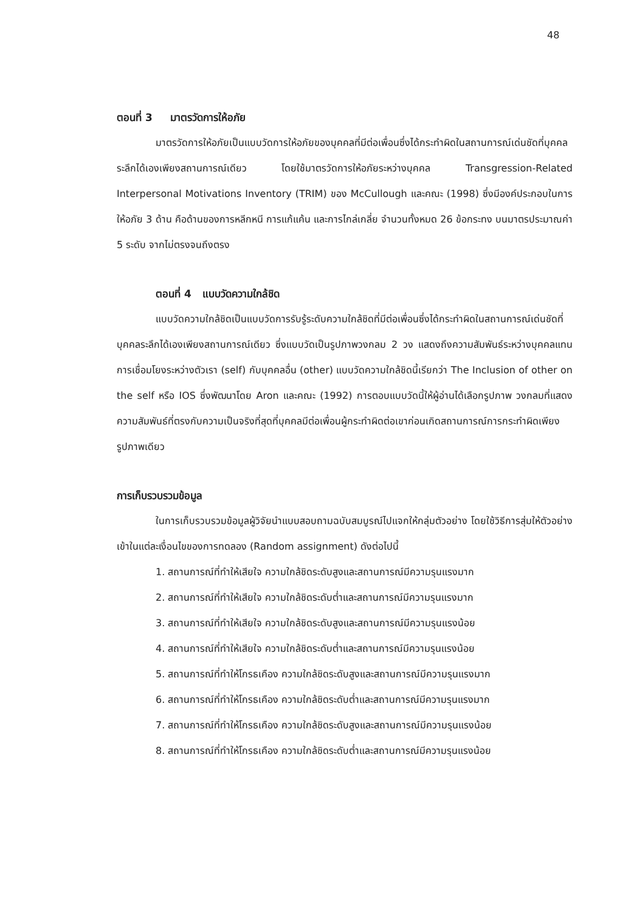48
ตอนที่ 3 มาตรวัดการให้อภัย
มาตรวัดการให้อภัยเป็นแบบวัดการให้อภัยของบุคคลที่มีต่อเพื่อนซึ่งได้กระทำผิดในสถานการณ์เด่นชัดที่บุคคลระลึกได้เองเพียงสถานการณ์เดียว โดยใช้มาตรวัดการให้อภัยระหว่างบุคคล Transgression-Related Interpersonal Motivations Inventory (TRIM) ของ McCullough และคณะ (1998) ซึ่งมีองค์ประกอบในการให้อภัย 3 ด้าน คือด้านของการหลีกหนี การแก้แค้น และการไกล่เกลี่ย จำนวนทั้งหมด 26 ข้อกระทง บนมาตรประมาณค่า 5 ระดับ จากไม่ตรงจนถึงตรง
ตอนที่ 4 แบบวัดความใกล้ชิด
แบบวัดความใกล้ชิดเป็นแบบวัดการรับรู้ระดับความใกล้ชิดที่มีต่อเพื่อนซึ่งได้กระทำผิดในสถานการณ์เด่นชัดที่บุคคลระลึกได้เองเพียงสถานการณ์เดียว ซึ่งแบบวัดเป็นรูปภาพวงกลม 2 วง แสดงถึงความสัมพันธ์ระหว่างบุคคลแทนการเชื่อมโยงระหว่างตัวเรา (self) กับบุคคลอื่น (other) แบบวัดความใกล้ชิดนี้เรียกว่า The Inclusion of other on the self หรือ IOS ซึ่งพัฒนาโดย Aron และคณะ (1992) การตอบแบบวัดนี้ให้ผู้อ่านได้เลือกรูปภาพ วงกลมที่แสดงความสัมพันธ์ที่ตรงกับความเป็นจริงที่สุดที่บุคคลมีต่อเพื่อนผู้กระทำผิดต่อเขาก่อนเกิดสถานการณ์การกระทำผิดเพียงรูปภาพเดียว
การเก็บรวบรวมข้อมูล
ในการเก็บรวบรวมข้อมูลผู้วิจัยนำแบบสอบถามฉบับสมบูรณ์ไปแจกให้กลุ่มตัวอย่าง โดยใช้วิธีการสุ่มให้ตัวอย่างเข้าในแต่ละเงื่อนไขของการทดลอง (Random assignment) ดังต่อไปนี้
1. สถานการณ์ที่ทำให้เสียใจ ความใกล้ชิดระดับสูงและสถานการณ์มีความรุนแรงมาก
2. สถานการณ์ที่ทำให้เสียใจ ความใกล้ชิดระดับต่ำและสถานการณ์มีความรุนแรงมาก
3. สถานการณ์ที่ทำให้เสียใจ ความใกล้ชิดระดับสูงและสถานการณ์มีความรุนแรงน้อย
4. สถานการณ์ที่ทำให้เสียใจ ความใกล้ชิดระดับต่ำและสถานการณ์มีความรุนแรงน้อย
5. สถานการณ์ที่ทำให้โกรธเคือง ความใกล้ชิดระดับสูงและสถานการณ์มีความรุนแรงมาก
6. สถานการณ์ที่ทำให้โกรธเคือง ความใกล้ชิดระดับต่ำและสถานการณ์มีความรุนแรงมาก
7. สถานการณ์ที่ทำให้โกรธเคือง ความใกล้ชิดระดับสูงและสถานการณ์มีความรุนแรงน้อย
8. สถานการณ์ที่ทำให้โกรธเคือง ความใกล้ชิดระดับต่ำและสถานการณ์มีความรุนแรงน้อย